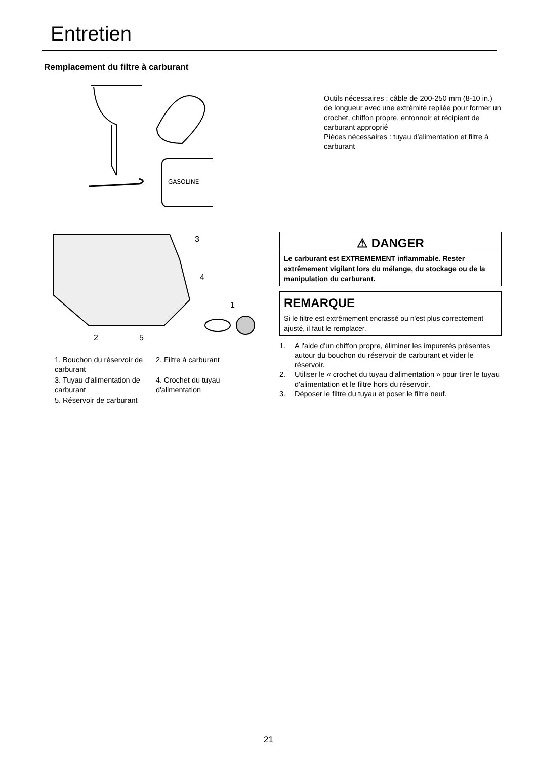Entretien
Remplacement du filtre à carburant
GASOLINE
Outils nécessaires : câble de 200-250 mm (8-10 in.) de longueur avec une extrémité repliée pour former un crochet, chiffon propre, entonnoir et récipient de carburant approprié
Pièces nécessaires : tuyau d'alimentation et filtre à carburant
3
4
1
2
5
1. Bouchon du réservoir de carburant
2. Filtre à carburant
3. Tuyau d'alimentation de carburant
4. Crochet du tuyau d'alimentation
5. Réservoir de carburant
⚠ DANGER
Le carburant est EXTREMEMENT inflammable. Rester extrêmement vigilant lors du mélange, du stockage ou de la manipulation du carburant.
REMARQUE
Si le filtre est extrêmement encrassé ou n'est plus correctement ajusté, il faut le remplacer.
1. A l'aide d'un chiffon propre, éliminer les impuretés présentes autour du bouchon du réservoir de carburant et vider le réservoir.
2. Utiliser le « crochet du tuyau d'alimentation » pour tirer le tuyau d'alimentation et le filtre hors du réservoir.
3. Déposer le filtre du tuyau et poser le filtre neuf.
21